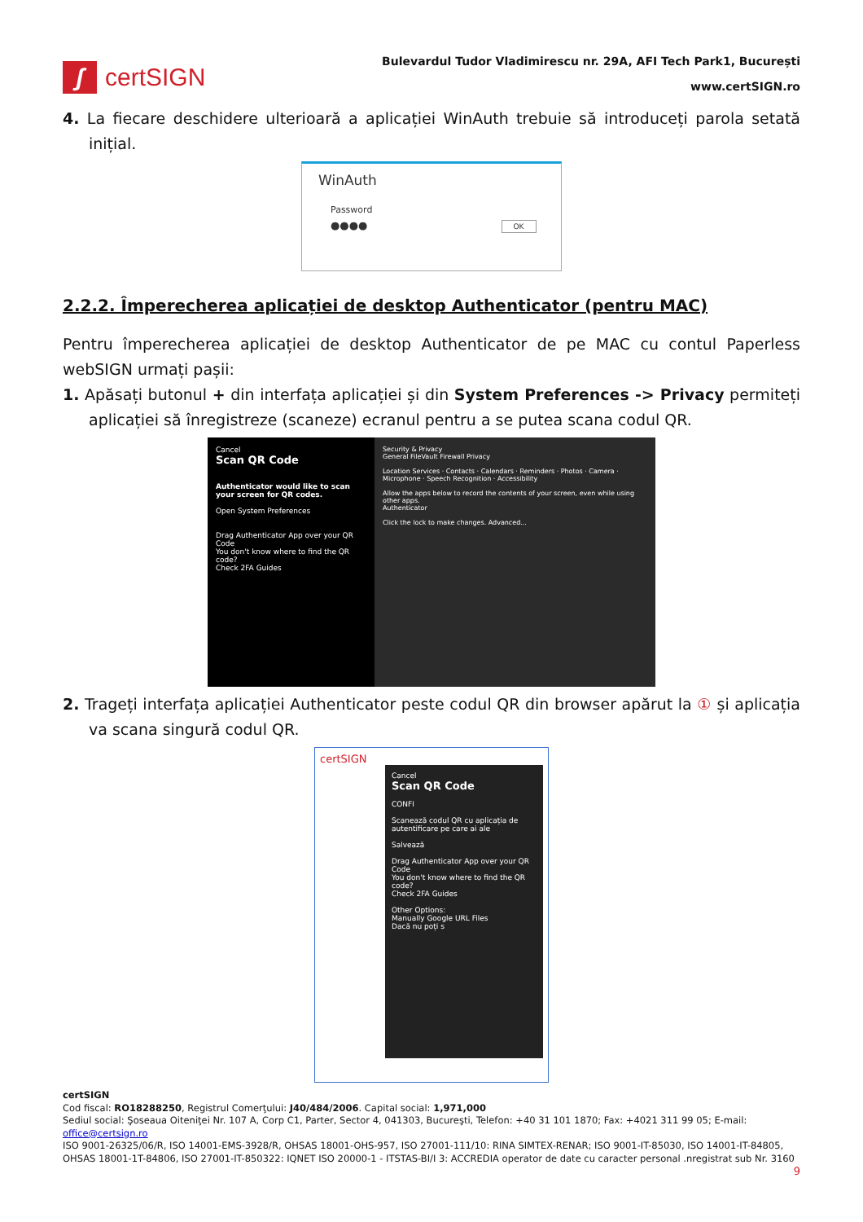ʃ
certSIGN
Bulevardul Tudor Vladimirescu nr. 29A, AFI Tech Park1, București
www.certSIGN.ro
4. La fiecare deschidere ulterioară a aplicației WinAuth trebuie să introduceți parola setată inițial.
WinAuth
Password
●●●● OK
2.2.2. Împerecherea aplicației de desktop Authenticator (pentru MAC)
Pentru împerecherea aplicației de desktop Authenticator de pe MAC cu contul Paperless webSIGN urmați pașii:
1. Apăsați butonul + din interfața aplicației și din System Preferences -> Privacy permiteți aplicației să înregistreze (scaneze) ecranul pentru a se putea scana codul QR.
Cancel
Scan QR Code
Authenticator would like to scan your screen for QR codes.
Open System Preferences
Drag Authenticator App over your QR Code
You don't know where to find the QR code?
Check 2FA Guides
Security & Privacy
General FileVault Firewall Privacy
Location Services · Contacts · Calendars · Reminders · Photos · Camera · Microphone · Speech Recognition · Accessibility
Allow the apps below to record the contents of your screen, even while using other apps.
Authenticator
Click the lock to make changes. Advanced...
2. Trageți interfața aplicației Authenticator peste codul QR din browser apărut la ① și aplicația va scana singură codul QR.
certSIGN
Cancel
Scan QR Code
CONFI
Scanează codul QR cu aplicația de autentificare pe care ai ale
Salvează
Drag Authenticator App over your QR Code
You don't know where to find the QR code?
Check 2FA Guides
Other Options:
Manually Google URL Files
Dacă nu poți s
certSIGN
Cod fiscal: RO18288250, Registrul Comerţului: J40/484/2006. Capital social: 1,971,000
Sediul social: Şoseaua Oiteniţei Nr. 107 A, Corp C1, Parter, Sector 4, 041303, Bucureşti, Telefon: +40 31 101 1870; Fax: +4021 311 99 05; E-mail: office@certsign.ro
ISO 9001-26325/06/R, ISO 14001-EMS-3928/R, OHSAS 18001-OHS-957, ISO 27001-111/10: RINA SIMTEX-RENAR; ISO 9001-IT-85030, ISO 14001-IT-84805, OHSAS 18001-1T-84806, ISO 27001-IT-850322: IQNET ISO 20000-1 - ITSTAS-BI/I 3: ACCREDIA operator de date cu caracter personal .nregistrat sub Nr. 3160
9